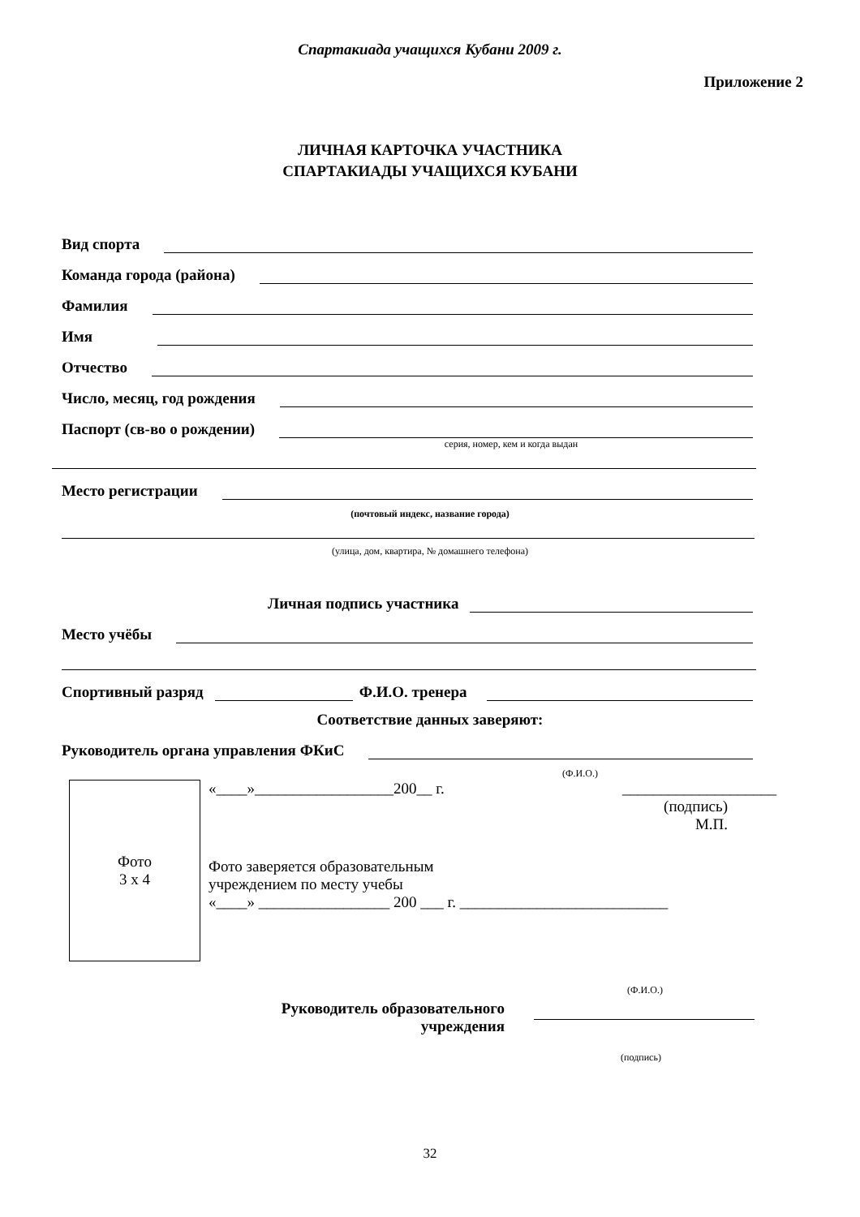Спартакиада учащихся Кубани 2009 г.
Приложение 2
ЛИЧНАЯ КАРТОЧКА УЧАСТНИКА
СПАРТАКИАДЫ УЧАЩИХСЯ КУБАНИ
Вид спорта
Команда города (района)
Фамилия
Имя
Отчество
Число, месяц, год рождения
Паспорт (св-во о рождении)
серия, номер, кем и когда выдан
Место регистрации
(почтовый индекс, название города)
(улица, дом, квартира, № домашнего телефона)
Личная подпись участника
Место учёбы
Спортивный разряд Ф.И.О. тренера
Соответствие данных заверяют:
Руководитель органа управления ФКиС
(Ф.И.О.)
Фото
3 х 4
«____»__________________200__ г. ____________________
(подпись)
М.П.
Фото заверяется образовательным
учреждением по месту учебы
«____» _________________ 200 ___ г. ___________________________
(Ф.И.О.)
Руководитель образовательного
учреждения
(подпись)
32